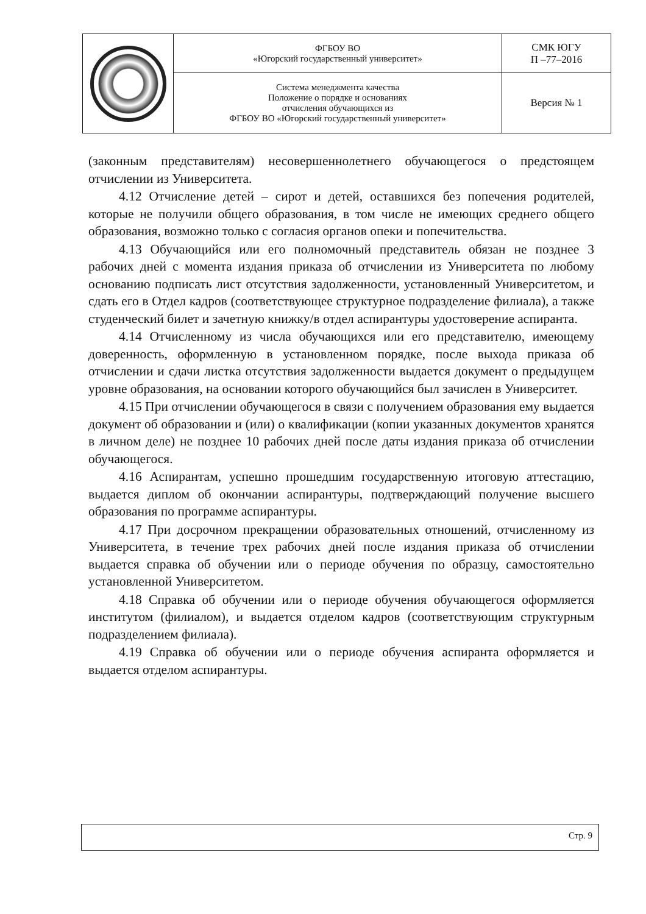| | ФГБОУ ВО «Югорский государственный университет» | СМК ЮГУ П –77–2016 |
| | Система менеджмента качества Положение о порядке и основаниях отчисления обучающихся из ФГБОУ ВО «Югорский государственный университет» | Версия № 1 |
(законным представителям) несовершеннолетнего обучающегося о предстоящем отчислении из Университета.
4.12 Отчисление детей – сирот и детей, оставшихся без попечения родителей, которые не получили общего образования, в том числе не имеющих среднего общего образования, возможно только с согласия органов опеки и попечительства.
4.13 Обучающийся или его полномочный представитель обязан не позднее 3 рабочих дней с момента издания приказа об отчислении из Университета по любому основанию подписать лист отсутствия задолженности, установленный Университетом, и сдать его в Отдел кадров (соответствующее структурное подразделение филиала), а также студенческий билет и зачетную книжку/в отдел аспирантуры удостоверение аспиранта.
4.14 Отчисленному из числа обучающихся или его представителю, имеющему доверенность, оформленную в установленном порядке, после выхода приказа об отчислении и сдачи листка отсутствия задолженности выдается документ о предыдущем уровне образования, на основании которого обучающийся был зачислен в Университет.
4.15 При отчислении обучающегося в связи с получением образования ему выдается документ об образовании и (или) о квалификации (копии указанных документов хранятся в личном деле) не позднее 10 рабочих дней после даты издания приказа об отчислении обучающегося.
4.16 Аспирантам, успешно прошедшим государственную итоговую аттестацию, выдается диплом об окончании аспирантуры, подтверждающий получение высшего образования по программе аспирантуры.
4.17 При досрочном прекращении образовательных отношений, отчисленному из Университета, в течение трех рабочих дней после издания приказа об отчислении выдается справка об обучении или о периоде обучения по образцу, самостоятельно установленной Университетом.
4.18 Справка об обучении или о периоде обучения обучающегося оформляется институтом (филиалом), и выдается отделом кадров (соответствующим структурным подразделением филиала).
4.19 Справка об обучении или о периоде обучения аспиранта оформляется и выдается отделом аспирантуры.
Стр. 9